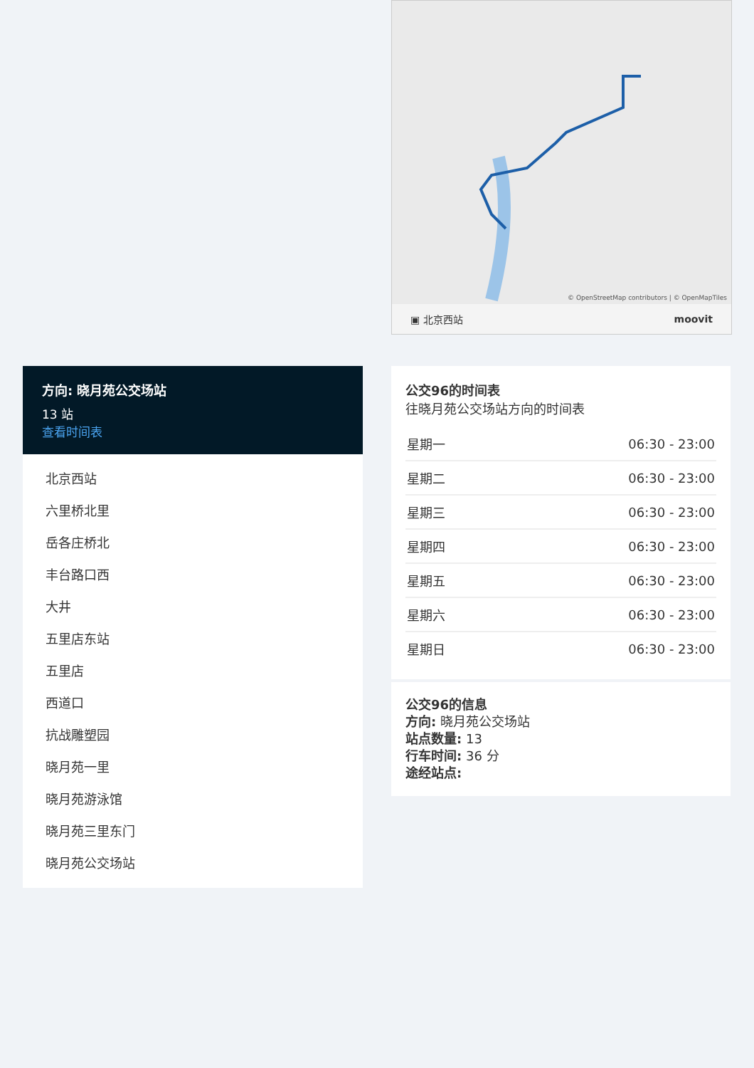© OpenStreetMap contributors | © OpenMapTiles
▣ 北京西站 moovit
方向: 晓月苑公交场站
13 站
查看时间表
北京西站
六里桥北里
岳各庄桥北
丰台路口西
大井
五里店东站
五里店
西道口
抗战雕塑园
晓月苑一里
晓月苑游泳馆
晓月苑三里东门
晓月苑公交场站
公交96的时间表
往晓月苑公交场站方向的时间表
| 星期一 | 06:30 - 23:00 |
| 星期二 | 06:30 - 23:00 |
| 星期三 | 06:30 - 23:00 |
| 星期四 | 06:30 - 23:00 |
| 星期五 | 06:30 - 23:00 |
| 星期六 | 06:30 - 23:00 |
| 星期日 | 06:30 - 23:00 |
公交96的信息
方向: 晓月苑公交场站
站点数量: 13
行车时间: 36 分
途经站点: